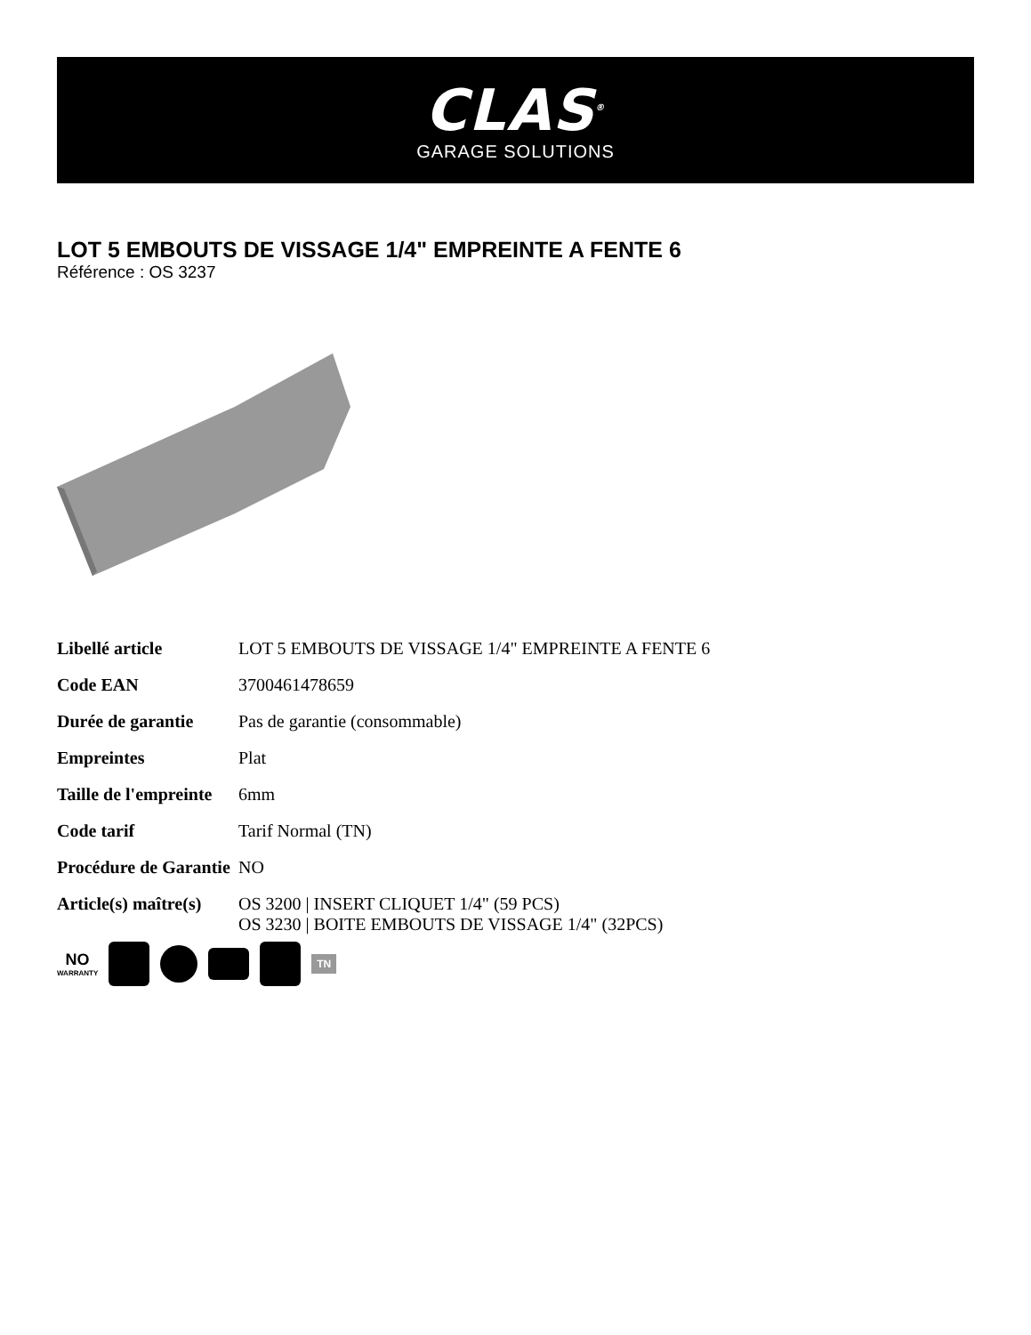CLAS<sup>®</sup>
GARAGE SOLUTIONS
LOT 5 EMBOUTS DE VISSAGE 1/4" EMPREINTE A FENTE 6
Référence : OS 3237
| Libellé article | LOT 5 EMBOUTS DE VISSAGE 1/4" EMPREINTE A FENTE 6 |
| Code EAN | 3700461478659 |
| Durée de garantie | Pas de garantie (consommable) |
| Empreintes | Plat |
| Taille de l'empreinte | 6mm |
| Code tarif | Tarif Normal (TN) |
| Procédure de Garantie | NO |
| Article(s) maître(s) | OS 3200 / INSERT CLIQUET 1/4" (59 PCS) OS 3230 / BOITE EMBOUTS DE VISSAGE 1/4" (32PCS) |
NO
WARRANTY
TN